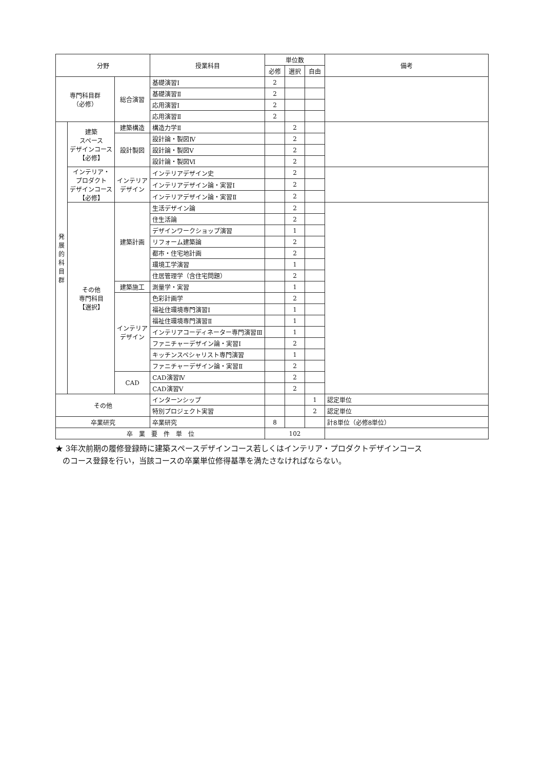| 分野 | | | 授業科目 | 単位数 | | | 備考 |
| --- | --- | --- | --- | --- | --- | --- | --- |
| | | | | 必修 | 選択 | 自由 | |
| 専門科目群 （必修） | | 総合演習 | 基礎演習Ⅰ | 2 | | | |
| | | | 基礎演習Ⅱ | 2 | | | |
| | | | 応用演習Ⅰ | 2 | | | |
| | | | 応用演習Ⅱ | 2 | | | |
| 発 展 的 科 目 群 | 建築 スペース デザインコース 【必修】 | 建築構造 | 構造力学Ⅱ | | 2 | | |
| | | 設計製図 | 設計論・製図Ⅳ | | 2 | | |
| | | | 設計論・製図Ⅴ | | 2 | | |
| | | | 設計論・製図Ⅵ | | 2 | | |
| | インテリア・ プロダクト デザインコース 【必修】 | インテリア デザイン | インテリアデザイン史 | | 2 | | |
| | | | インテリアデザイン論・実習Ⅰ | | 2 | | |
| | | | インテリアデザイン論・実習Ⅱ | | 2 | | |
| | その他 専門科目 【選択】 | 建築計画 | 生活デザイン論 | | 2 | | |
| | | | 住生活論 | | 2 | | |
| | | | デザインワークショップ演習 | | 1 | | |
| | | | リフォーム建築論 | | 2 | | |
| | | | 都市・住宅地計画 | | 2 | | |
| | | | 環境工学演習 | | 1 | | |
| | | | 住居管理学（含住宅問題） | | 2 | | |
| | | 建築施工 | 測量学・実習 | | 1 | | |
| | | インテリア デザイン | 色彩計画学 | | 2 | | |
| | | | 福祉住環境専門演習Ⅰ | | 1 | | |
| | | | 福祉住環境専門演習Ⅱ | | 1 | | |
| | | | インテリアコーディネーター専門演習Ⅲ | | 1 | | |
| | | | ファニチャーデザイン論・実習Ⅰ | | 2 | | |
| | | | キッチンスペシャリスト専門演習 | | 1 | | |
| | | | ファニチャーデザイン論・実習Ⅱ | | 2 | | |
| | | CAD | CAD演習Ⅳ | | 2 | | |
| | | | CAD演習Ⅴ | | 2 | | |
| その他 | | | インターンシップ | | | 1 | 認定単位 |
| | | | 特別プロジェクト実習 | | | 2 | 認定単位 |
| 卒業研究 | | | 卒業研究 | 8 | | | 計8単位（必修8単位） |
| 卒 業 要 件 単 位 | | | | 102 | | | |
★ 3年次前期の履修登録時に建築スペースデザインコース若しくはインテリア・プロダクトデザインコース
のコース登録を行い，当該コースの卒業単位修得基準を満たさなければならない。